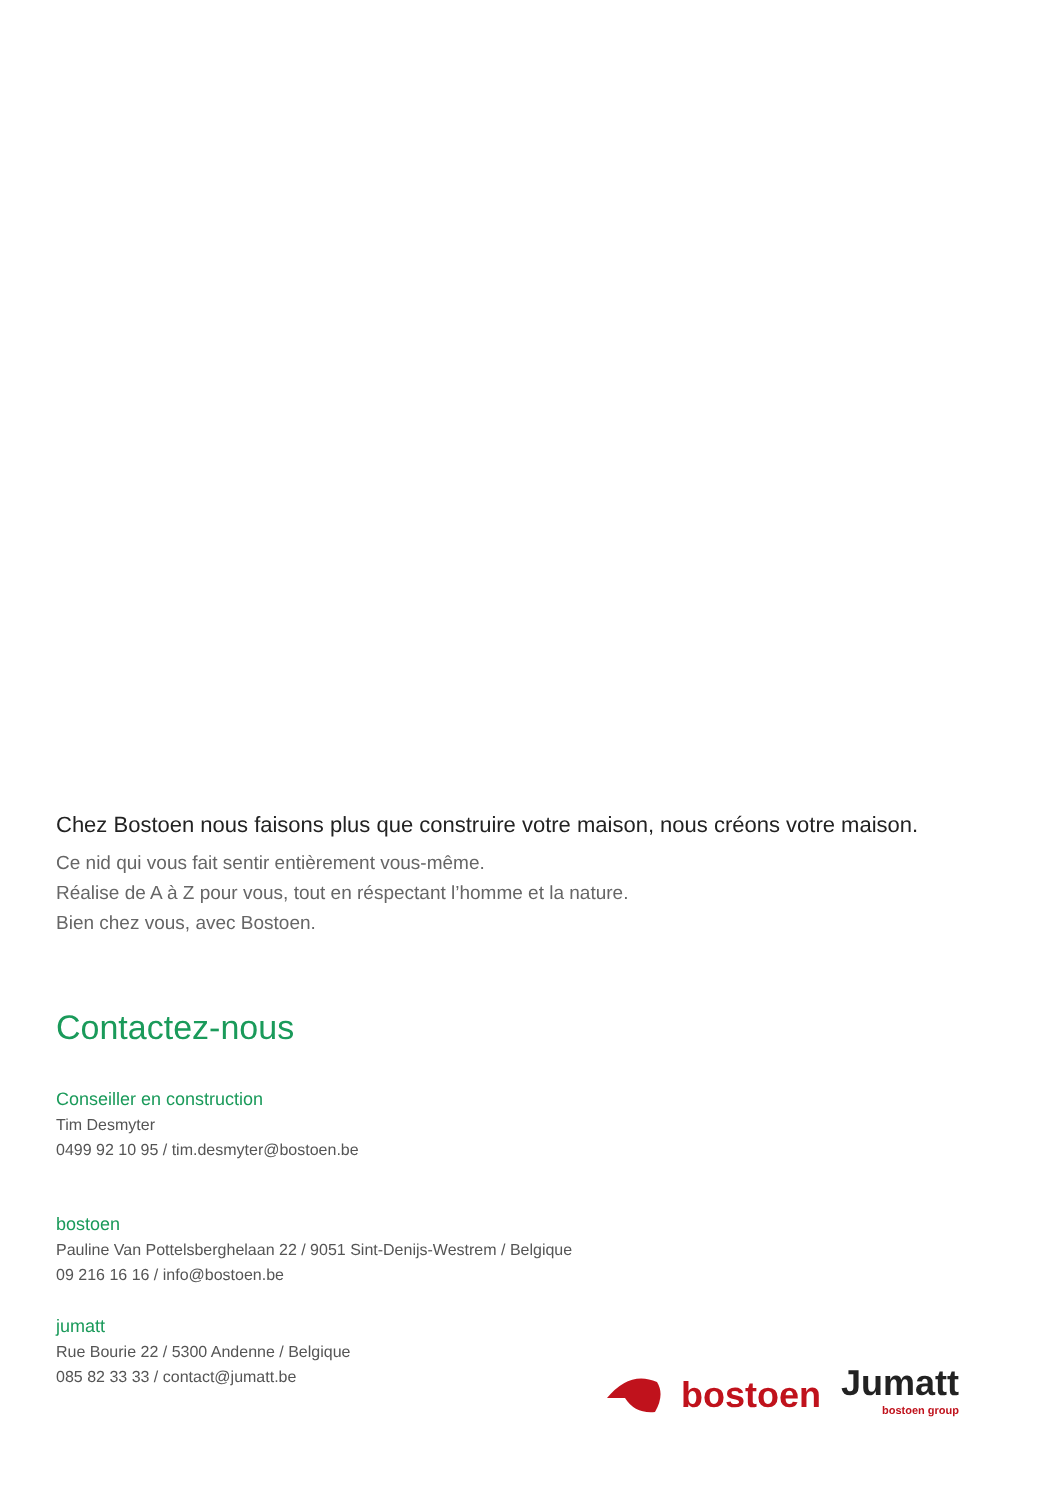Chez Bostoen nous faisons plus que construire votre maison, nous créons votre maison.
Ce nid qui vous fait sentir entièrement vous-même.
Réalise de A à Z pour vous, tout en réspectant l’homme et la nature.
Bien chez vous, avec Bostoen.
Contactez-nous
Conseiller en construction
Tim Desmyter
0499 92 10 95 / tim.desmyter@bostoen.be
bostoen
Pauline Van Pottelsberghelaan 22 / 9051 Sint-Denijs-Westrem / Belgique
09 216 16 16 / info@bostoen.be
jumatt
Rue Bourie 22 / 5300 Andenne / Belgique
085 82 33 33 / contact@jumatt.be
bostoen
Jumatt
bostoen group